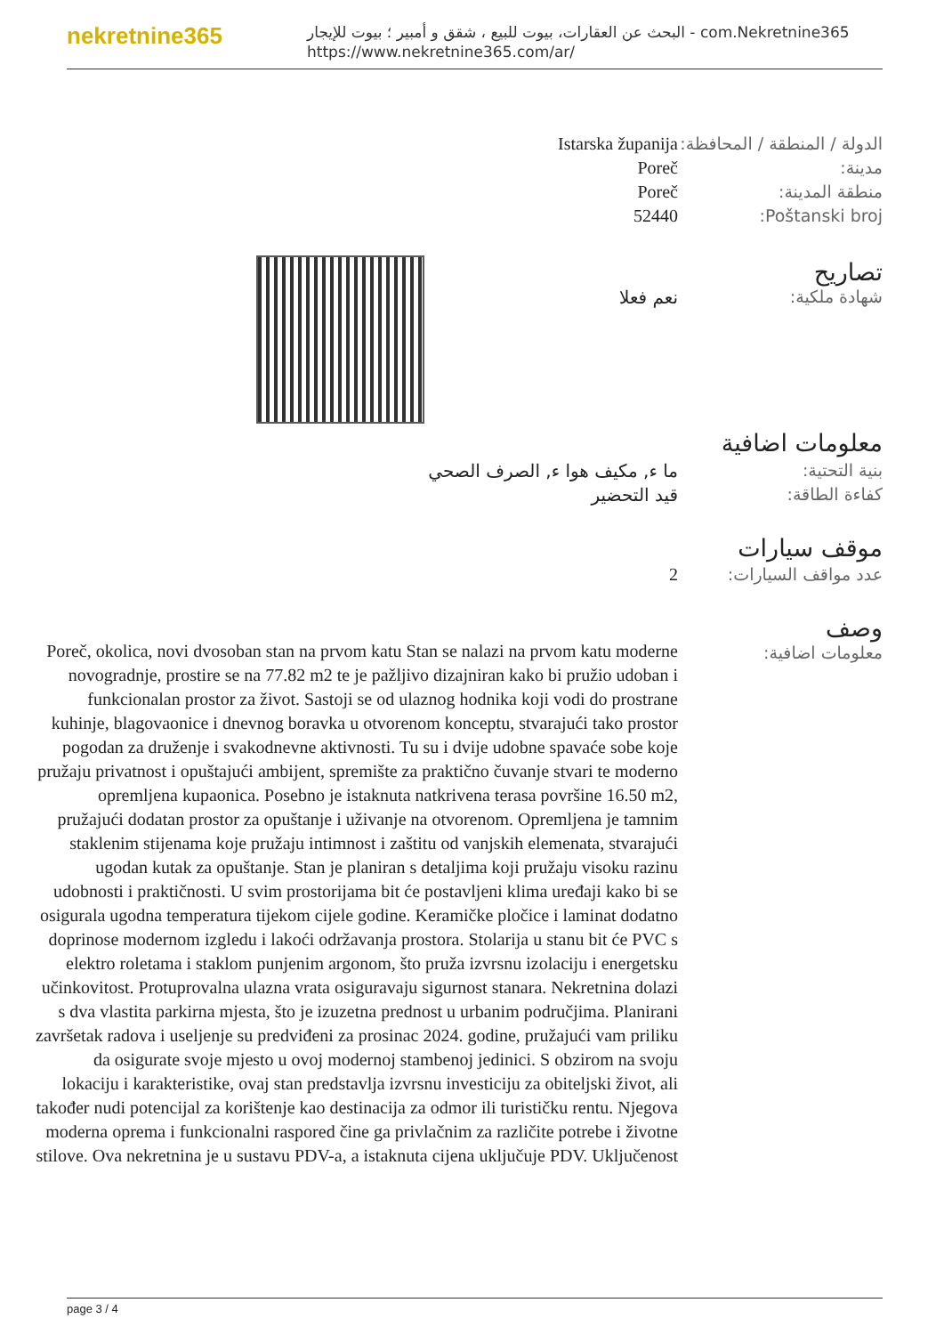nekretnine365
البحث عن العقارات، بيوت للبيع ، شقق و أمبير ؛ بيوت للإيجار - com.Nekretnine365
https://www.nekretnine365.com/ar/
الدولة / المنطقة / المحافظة: Istarska županija
مدينة: Poreč
منطقة المدينة: Poreč
Poštanski broj: 52440
تصاريح
شهادة ملكية: نعم فعلا
معلومات اضافية
بنية التحتية: ما ء, مكيف هوا ء, الصرف الصحي
كفاءة الطاقة: قيد التحضير
موقف سيارات
عدد مواقف السيارات: 2
وصف
معلومات اضافية:
Poreč, okolica, novi dvosoban stan na prvom katu Stan se nalazi na prvom katu moderne novogradnje, prostire se na 77.82 m2 te je pažljivo dizajniran kako bi pružio udoban i funkcionalan prostor za život. Sastoji se od ulaznog hodnika koji vodi do prostrane kuhinje, blagovaonice i dnevnog boravka u otvorenom konceptu, stvarajući tako prostor pogodan za druženje i svakodnevne aktivnosti. Tu su i dvije udobne spavaće sobe koje pružaju privatnost i opuštajući ambijent, spremište za praktično čuvanje stvari te moderno opremljena kupaonica. Posebno je istaknuta natkrivena terasa površine 16.50 m2, pružajući dodatan prostor za opuštanje i uživanje na otvorenom. Opremljena je tamnim staklenim stijenama koje pružaju intimnost i zaštitu od vanjskih elemenata, stvarajući ugodan kutak za opuštanje. Stan je planiran s detaljima koji pružaju visoku razinu udobnosti i praktičnosti. U svim prostorijama bit će postavljeni klima uređaji kako bi se osigurala ugodna temperatura tijekom cijele godine. Keramičke pločice i laminat dodatno doprinose modernom izgledu i lakoći održavanja prostora. Stolarija u stanu bit će PVC s elektro roletama i staklom punjenim argonom, što pruža izvrsnu izolaciju i energetsku učinkovitost. Protuprovalna ulazna vrata osiguravaju sigurnost stanara. Nekretnina dolazi s dva vlastita parkirna mjesta, što je izuzetna prednost u urbanim područjima. Planirani završetak radova i useljenje su predviđeni za prosinac 2024. godine, pružajući vam priliku da osigurate svoje mjesto u ovoj modernoj stambenoj jedinici. S obzirom na svoju lokaciju i karakteristike, ovaj stan predstavlja izvrsnu investiciju za obiteljski život, ali također nudi potencijal za korištenje kao destinacija za odmor ili turističku rentu. Njegova moderna oprema i funkcionalni raspored čine ga privlačnim za različite potrebe i životne stilove. Ova nekretnina je u sustavu PDV-a, a istaknuta cijena uključuje PDV. Uključenost
page 3 / 4